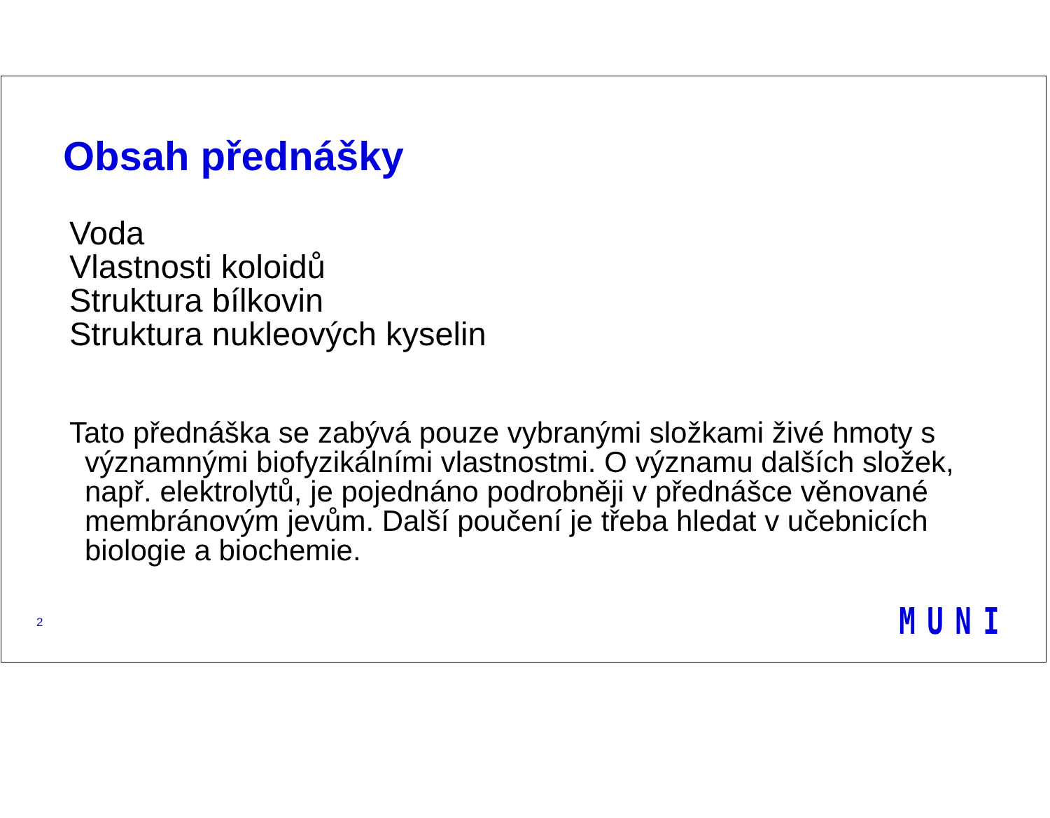Obsah přednášky
Voda
Vlastnosti koloidů
Struktura bílkovin
Struktura nukleových kyselin
Tato přednáška se zabývá pouze vybranými složkami živé hmoty s významnými biofyzikálními vlastnostmi. O významu dalších složek, např. elektrolytů, je pojednáno podrobněji v přednášce věnované membránovým jevům. Další poučení je třeba hledat v učebnicích biologie a biochemie.
2 MUNI